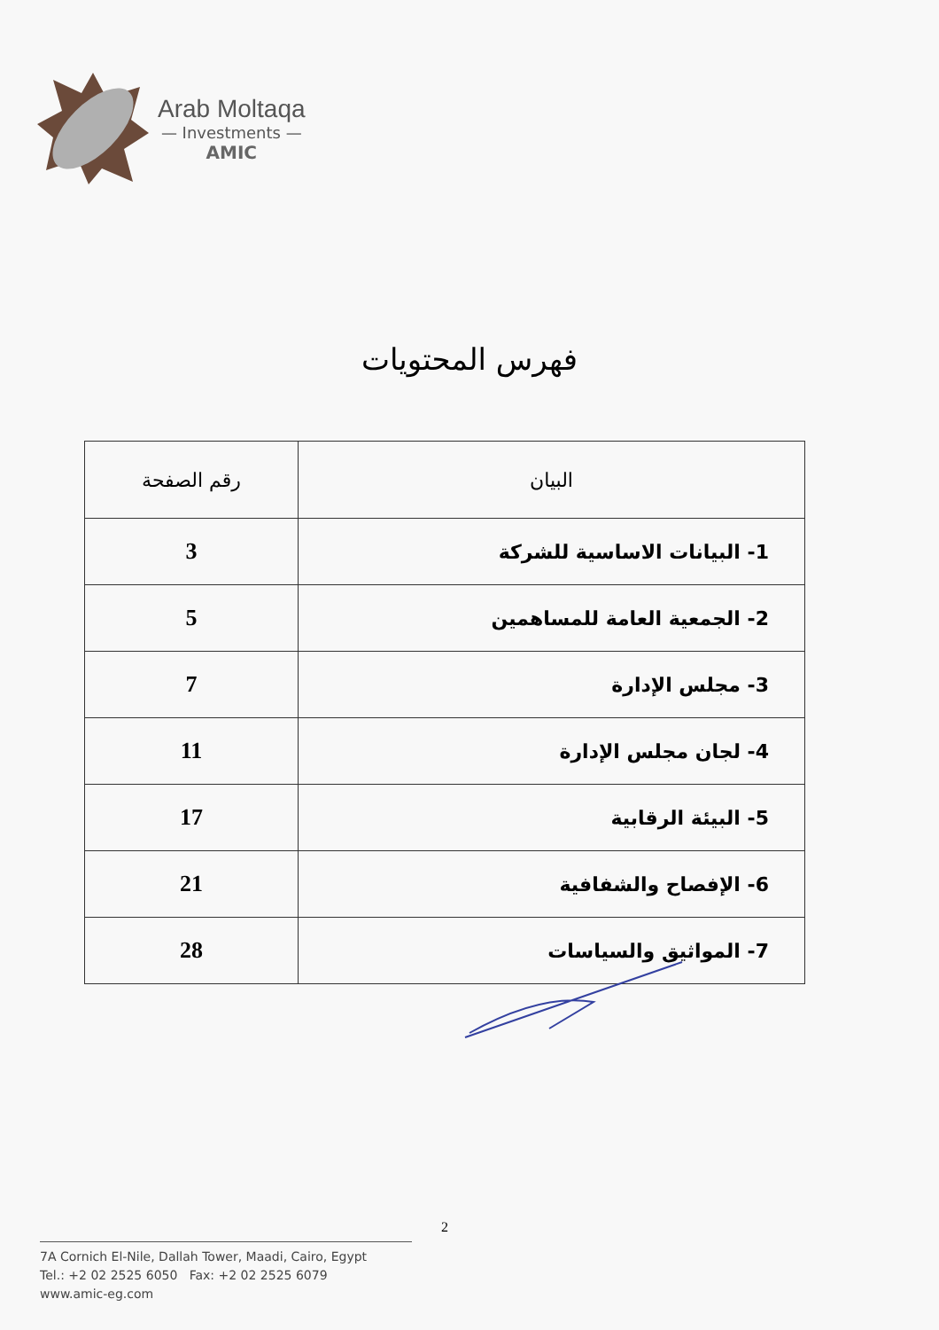Arab Moltaqa
— Investments —
AMIC
فهرس المحتويات
| البيان | رقم الصفحة |
| --- | --- |
| 1- البيانات الاساسية للشركة | 3 |
| 2- الجمعية العامة للمساهمين | 5 |
| 3- مجلس الإدارة | 7 |
| 4- لجان مجلس الإدارة | 11 |
| 5- البيئة الرقابية | 17 |
| 6- الإفصاح والشفافية | 21 |
| 7- المواثيق والسياسات | 28 |
2
7A Cornich El-Nile, Dallah Tower, Maadi, Cairo, Egypt
Tel.: +2 02 2525 6050 Fax: +2 02 2525 6079
www.amic-eg.com